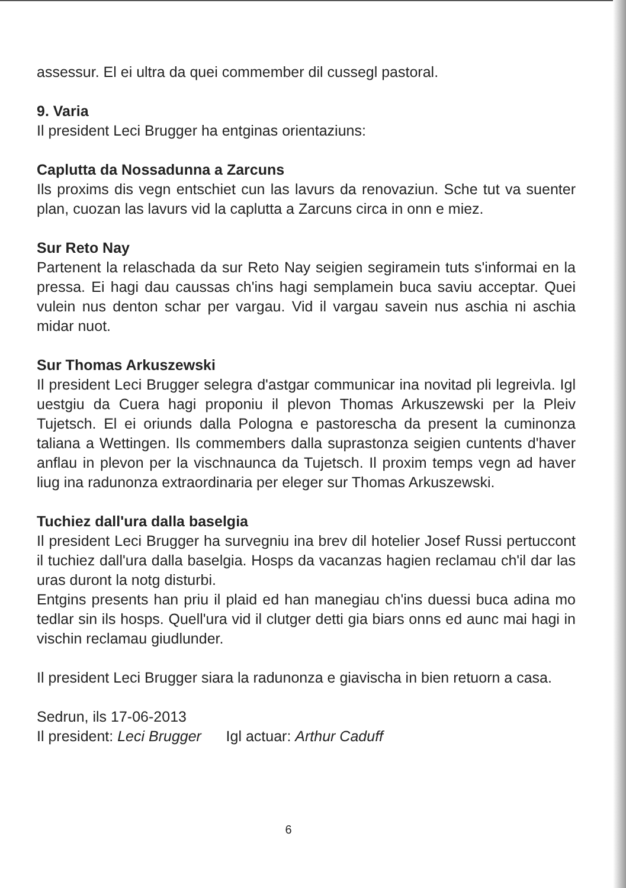assessur. El ei ultra da quei commember dil cussegl pastoral.
9. Varia
Il president Leci Brugger ha entginas orientaziuns:
Caplutta da Nossadunna a Zarcuns
Ils proxims dis vegn entschiet cun las lavurs da renovaziun. Sche tut va suenter plan, cuozan las lavurs vid la caplutta a Zarcuns circa in onn e miez.
Sur Reto Nay
Partenent la relaschada da sur Reto Nay seigien segiramein tuts s'informai en la pressa. Ei hagi dau caussas ch'ins hagi semplamein buca saviu acceptar. Quei vulein nus denton schar per vargau. Vid il vargau savein nus aschia ni aschia midar nuot.
Sur Thomas Arkuszewski
Il president Leci Brugger selegra d'astgar communicar ina novitad pli legreivla. Igl uestgiu da Cuera hagi proponiu il plevon Thomas Arkuszewski per la Pleiv Tujetsch. El ei oriunds dalla Pologna e pastorescha da present la cuminonza taliana a Wettingen. Ils commembers dalla suprastonza seigien cuntents d'haver anflau in plevon per la vischnaunca da Tujetsch. Il proxim temps vegn ad haver liug ina radunonza extraordinaria per eleger sur Thomas Arkuszewski.
Tuchiez dall'ura dalla baselgia
Il president Leci Brugger ha survegniu ina brev dil hotelier Josef Russi pertuccont il tuchiez dall'ura dalla baselgia. Hosps da vacanzas hagien reclamau ch'il dar las uras duront la notg disturbi.
Entgins presents han priu il plaid ed han manegiau ch'ins duessi buca adina mo tedlar sin ils hosps. Quell'ura vid il clutger detti gia biars onns ed aunc mai hagi in vischin reclamau giudlunder.
Il president Leci Brugger siara la radunonza e giavischa in bien retuorn a casa.
Sedrun, ils 17-06-2013
Il president: Leci Brugger Igl actuar: Arthur Caduff
6